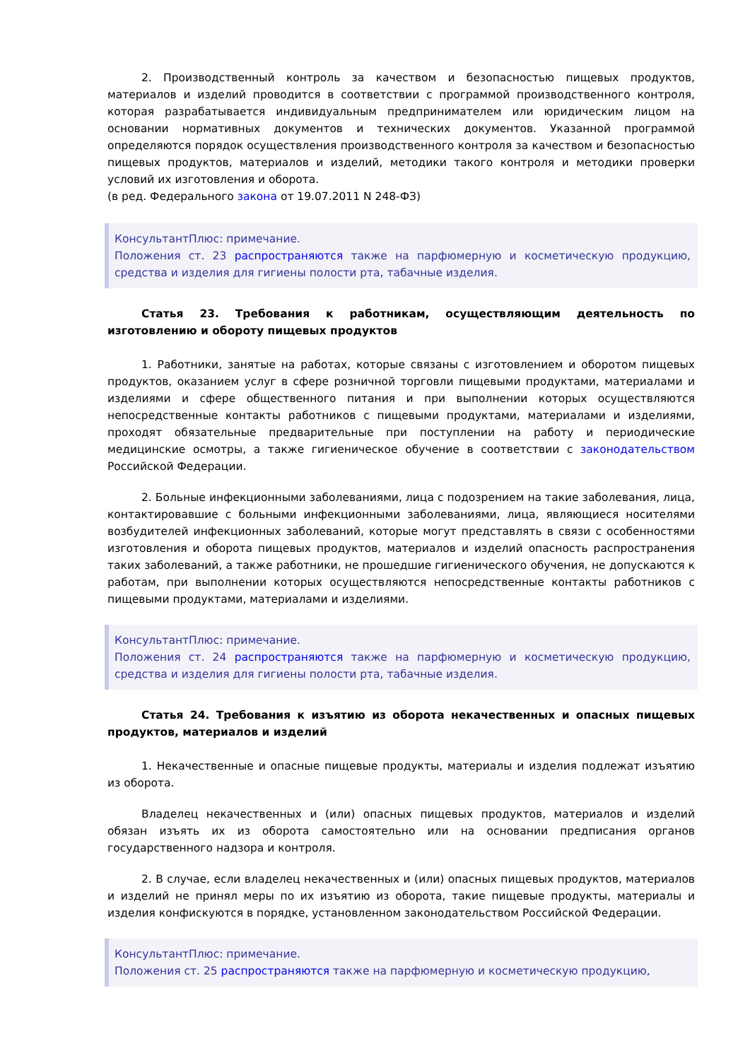2. Производственный контроль за качеством и безопасностью пищевых продуктов, материалов и изделий проводится в соответствии с программой производственного контроля, которая разрабатывается индивидуальным предпринимателем или юридическим лицом на основании нормативных документов и технических документов. Указанной программой определяются порядок осуществления производственного контроля за качеством и безопасностью пищевых продуктов, материалов и изделий, методики такого контроля и методики проверки условий их изготовления и оборота.
(в ред. Федерального закона от 19.07.2011 N 248-ФЗ)
КонсультантПлюс: примечание.
Положения ст. 23 распространяются также на парфюмерную и косметическую продукцию, средства и изделия для гигиены полости рта, табачные изделия.
Статья 23. Требования к работникам, осуществляющим деятельность по изготовлению и обороту пищевых продуктов
1. Работники, занятые на работах, которые связаны с изготовлением и оборотом пищевых продуктов, оказанием услуг в сфере розничной торговли пищевыми продуктами, материалами и изделиями и сфере общественного питания и при выполнении которых осуществляются непосредственные контакты работников с пищевыми продуктами, материалами и изделиями, проходят обязательные предварительные при поступлении на работу и периодические медицинские осмотры, а также гигиеническое обучение в соответствии с законодательством Российской Федерации.
2. Больные инфекционными заболеваниями, лица с подозрением на такие заболевания, лица, контактировавшие с больными инфекционными заболеваниями, лица, являющиеся носителями возбудителей инфекционных заболеваний, которые могут представлять в связи с особенностями изготовления и оборота пищевых продуктов, материалов и изделий опасность распространения таких заболеваний, а также работники, не прошедшие гигиенического обучения, не допускаются к работам, при выполнении которых осуществляются непосредственные контакты работников с пищевыми продуктами, материалами и изделиями.
КонсультантПлюс: примечание.
Положения ст. 24 распространяются также на парфюмерную и косметическую продукцию, средства и изделия для гигиены полости рта, табачные изделия.
Статья 24. Требования к изъятию из оборота некачественных и опасных пищевых продуктов, материалов и изделий
1. Некачественные и опасные пищевые продукты, материалы и изделия подлежат изъятию из оборота.
Владелец некачественных и (или) опасных пищевых продуктов, материалов и изделий обязан изъять их из оборота самостоятельно или на основании предписания органов государственного надзора и контроля.
2. В случае, если владелец некачественных и (или) опасных пищевых продуктов, материалов и изделий не принял меры по их изъятию из оборота, такие пищевые продукты, материалы и изделия конфискуются в порядке, установленном законодательством Российской Федерации.
КонсультантПлюс: примечание.
Положения ст. 25 распространяются также на парфюмерную и косметическую продукцию,